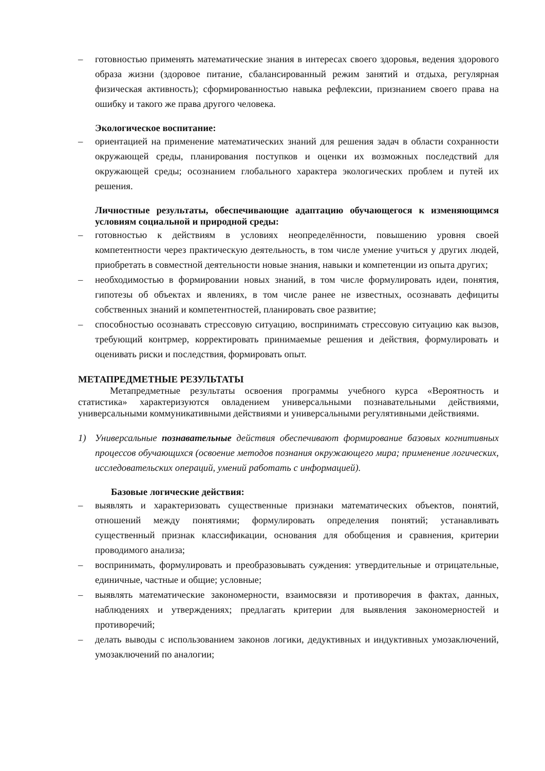– готовностью применять математические знания в интересах своего здоровья, ведения здорового образа жизни (здоровое питание, сбалансированный режим занятий и отдыха, регулярная физическая активность); сформированностью навыка рефлексии, признанием своего права на ошибку и такого же права другого человека.
Экологическое воспитание:
– ориентацией на применение математических знаний для решения задач в области сохранности окружающей среды, планирования поступков и оценки их возможных последствий для окружающей среды; осознанием глобального характера экологических проблем и путей их решения.
Личностные результаты, обеспечивающие адаптацию обучающегося к изменяющимся условиям социальной и природной среды:
– готовностью к действиям в условиях неопределённости, повышению уровня своей компетентности через практическую деятельность, в том числе умение учиться у других людей, приобретать в совместной деятельности новые знания, навыки и компетенции из опыта других;
– необходимостью в формировании новых знаний, в том числе формулировать идеи, понятия, гипотезы об объектах и явлениях, в том числе ранее не известных, осознавать дефициты собственных знаний и компетентностей, планировать свое развитие;
– способностью осознавать стрессовую ситуацию, воспринимать стрессовую ситуацию как вызов, требующий контрмер, корректировать принимаемые решения и действия, формулировать и оценивать риски и последствия, формировать опыт.
МЕТАПРЕДМЕТНЫЕ РЕЗУЛЬТАТЫ
Метапредметные результаты освоения программы учебного курса «Вероятность и статистика» характеризуются овладением универсальными познавательными действиями, универсальными коммуникативными действиями и универсальными регулятивными действиями.
1) Универсальные познавательные действия обеспечивают формирование базовых когнитивных процессов обучающихся (освоение методов познания окружающего мира; применение логических, исследовательских операций, умений работать с информацией).
Базовые логические действия:
– выявлять и характеризовать существенные признаки математических объектов, понятий, отношений между понятиями; формулировать определения понятий; устанавливать существенный признак классификации, основания для обобщения и сравнения, критерии проводимого анализа;
– воспринимать, формулировать и преобразовывать суждения: утвердительные и отрицательные, единичные, частные и общие; условные;
– выявлять математические закономерности, взаимосвязи и противоречия в фактах, данных, наблюдениях и утверждениях; предлагать критерии для выявления закономерностей и противоречий;
– делать выводы с использованием законов логики, дедуктивных и индуктивных умозаключений, умозаключений по аналогии;